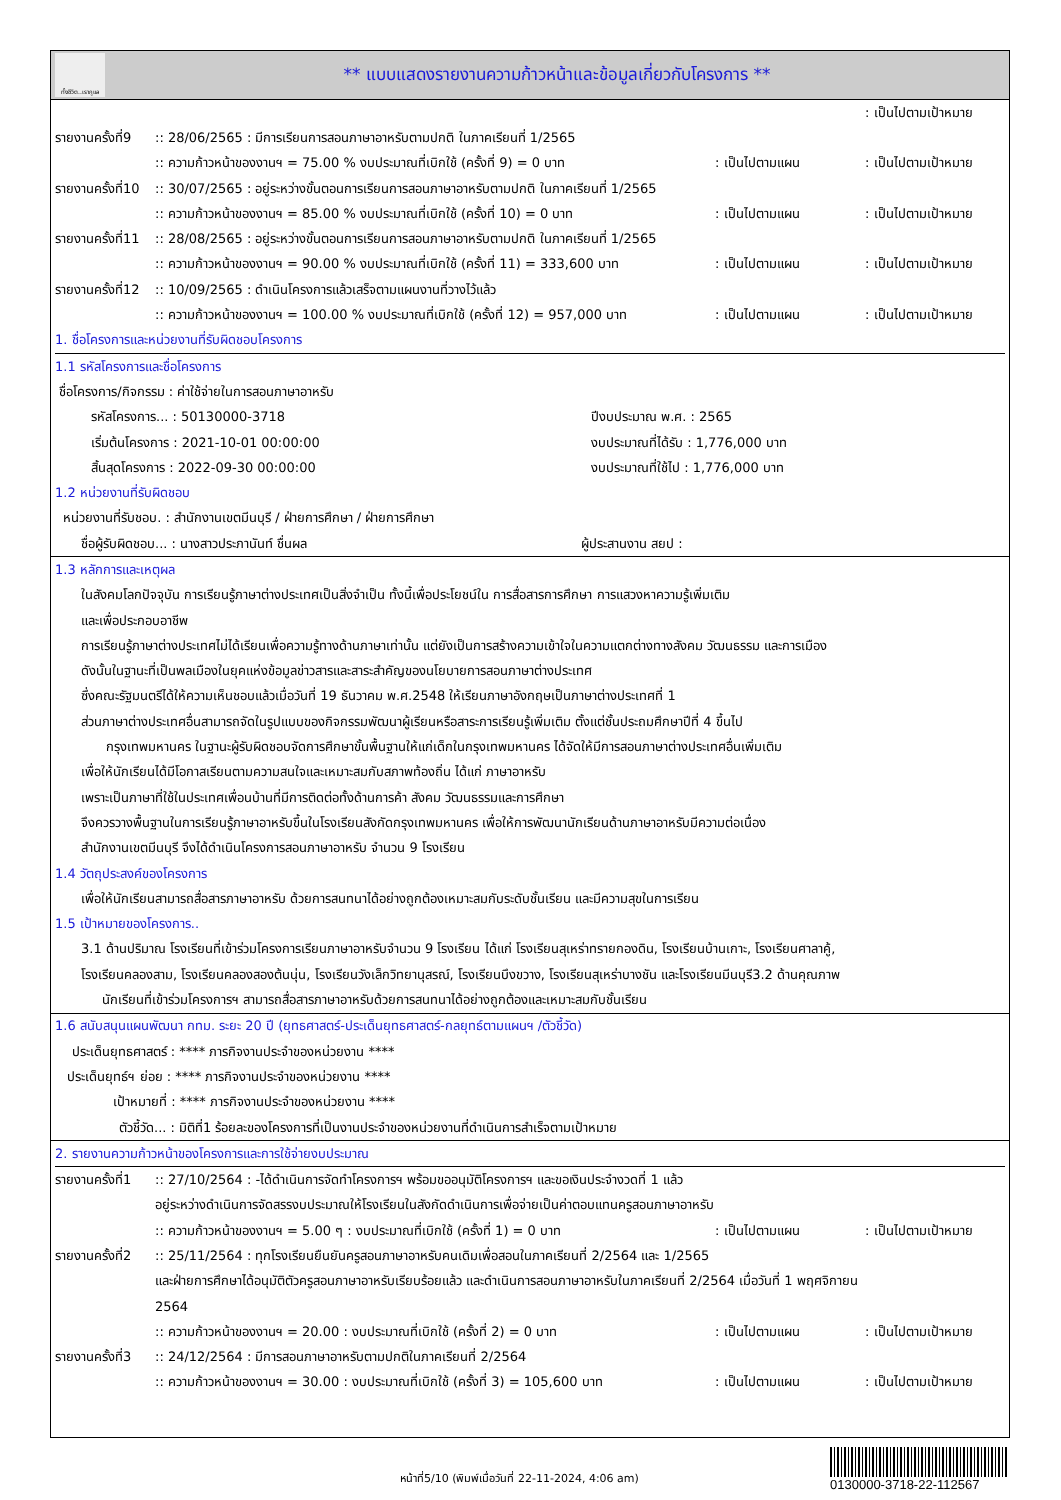ทั้งชีวิต..เรากูแล
** แบบแสดงรายงานความก้าวหน้าและข้อมูลเกี่ยวกับโครงการ **
: เป็นไปตามเป้าหมาย
รายงานครั้งที่9:: 28/06/2565 : มีการเรียนการสอนภาษาอาหรับตามปกติ ในภาคเรียนที่ 1/2565
:: ความก้าวหน้าของงานฯ = 75.00 % งบประมาณที่เบิกใช้ (ครั้งที่ 9) = 0 บาท: เป็นไปตามแผน: เป็นไปตามเป้าหมาย
รายงานครั้งที่10:: 30/07/2565 : อยู่ระหว่างขั้นตอนการเรียนการสอนภาษาอาหรับตามปกติ ในภาคเรียนที่ 1/2565
:: ความก้าวหน้าของงานฯ = 85.00 % งบประมาณที่เบิกใช้ (ครั้งที่ 10) = 0 บาท: เป็นไปตามแผน: เป็นไปตามเป้าหมาย
รายงานครั้งที่11:: 28/08/2565 : อยู่ระหว่างขั้นตอนการเรียนการสอนภาษาอาหรับตามปกติ ในภาคเรียนที่ 1/2565
:: ความก้าวหน้าของงานฯ = 90.00 % งบประมาณที่เบิกใช้ (ครั้งที่ 11) = 333,600 บาท: เป็นไปตามแผน: เป็นไปตามเป้าหมาย
รายงานครั้งที่12:: 10/09/2565 : ดำเนินโครงการแล้วเสร็จตามแผนงานที่วางไว้แล้ว
:: ความก้าวหน้าของงานฯ = 100.00 % งบประมาณที่เบิกใช้ (ครั้งที่ 12) = 957,000 บาท: เป็นไปตามแผน: เป็นไปตามเป้าหมาย
1. ชื่อโครงการและหน่วยงานที่รับผิดชอบโครงการ
1.1 รหัสโครงการและชื่อโครงการ
ชื่อโครงการ/กิจกรรม : ค่าใช้จ่ายในการสอนภาษาอาหรับ
รหัสโครงการ... : 50130000-3718 ปีงบประมาณ พ.ศ. : 2565
เริ่มต้นโครงการ : 2021-10-01 00:00:00 งบประมาณที่ได้รับ : 1,776,000 บาท
สิ้นสุดโครงการ : 2022-09-30 00:00:00 งบประมาณที่ใช้ไป : 1,776,000 บาท
1.2 หน่วยงานที่รับผิดชอบ
หน่วยงานที่รับชอบ. : สำนักงานเขตมีนบุรี / ฝ่ายการศึกษา / ฝ่ายการศึกษา
ชื่อผู้รับผิดชอบ... : นางสาวประภานันท์ ชื่นผล ผู้ประสานงาน สยป :
1.3 หลักการและเหตุผล
ในสังคมโลกปัจจุบัน การเรียนรู้ภาษาต่างประเทศเป็นสิ่งจำเป็น ทั้งนี้เพื่อประโยชน์ใน การสื่อสารการศึกษา การแสวงหาความรู้เพิ่มเติม
และเพื่อประกอบอาชีพ
การเรียนรู้ภาษาต่างประเทศไม่ได้เรียนเพื่อความรู้ทางด้านภาษาเท่านั้น แต่ยังเป็นการสร้างความเข้าใจในความแตกต่างทางสังคม วัฒนธรรม และการเมือง
ดังนั้นในฐานะที่เป็นพลเมืองในยุคแห่งข้อมูลข่าวสารและสาระสำคัญของนโยบายการสอนภาษาต่างประเทศ
ซึ่งคณะรัฐมนตรีได้ให้ความเห็นชอบแล้วเมื่อวันที่ 19 ธันวาคม พ.ศ.2548 ให้เรียนภาษาอังกฤษเป็นภาษาต่างประเทศที่ 1
ส่วนภาษาต่างประเทศอื่นสามารถจัดในรูปแบบของกิจกรรมพัฒนาผู้เรียนหรือสาระการเรียนรู้เพิ่มเติม ตั้งแต่ชั้นประถมศึกษาปีที่ 4 ขึ้นไป
กรุงเทพมหานคร ในฐานะผู้รับผิดชอบจัดการศึกษาขั้นพื้นฐานให้แก่เด็กในกรุงเทพมหานคร ได้จัดให้มีการสอนภาษาต่างประเทศอื่นเพิ่มเติม
เพื่อให้นักเรียนได้มีโอกาสเรียนตามความสนใจและเหมาะสมกับสภาพท้องถิ่น ได้แก่ ภาษาอาหรับ
เพราะเป็นภาษาที่ใช้ในประเทศเพื่อนบ้านที่มีการติดต่อทั้งด้านการค้า สังคม วัฒนธรรมและการศึกษา
จึงควรวางพื้นฐานในการเรียนรู้ภาษาอาหรับขึ้นในโรงเรียนสังกัดกรุงเทพมหานคร เพื่อให้การพัฒนานักเรียนด้านภาษาอาหรับมีความต่อเนื่อง
สำนักงานเขตมีนบุรี จึงได้ดำเนินโครงการสอนภาษาอาหรับ จำนวน 9 โรงเรียน
1.4 วัตถุประสงค์ของโครงการ
เพื่อให้นักเรียนสามารถสื่อสารภาษาอาหรับ ด้วยการสนทนาได้อย่างถูกต้องเหมาะสมกับระดับชั้นเรียน และมีความสุขในการเรียน
1.5 เป้าหมายของโครงการ..
3.1 ด้านปริมาณ โรงเรียนที่เข้าร่วมโครงการเรียนภาษาอาหรับจำนวน 9 โรงเรียน ได้แก่ โรงเรียนสุเหร่าทรายกองดิน, โรงเรียนบ้านเกาะ, โรงเรียนศาลาคู้,
โรงเรียนคลองสาม, โรงเรียนคลองสองต้นนุ่น, โรงเรียนวังเล็กวิทยานุสรณ์, โรงเรียนบึงขวาง, โรงเรียนสุเหร่าบางชัน และโรงเรียนมีนบุรี3.2 ด้านคุณภาพ
นักเรียนที่เข้าร่วมโครงการฯ สามารถสื่อสารภาษาอาหรับด้วยการสนทนาได้อย่างถูกต้องและเหมาะสมกับชั้นเรียน
1.6 สนับสนุนแผนพัฒนา กทม. ระยะ 20 ปี (ยุทธศาสตร์-ประเด็นยุทธศาสตร์-กลยุทธ์ตามแผนฯ /ตัวชี้วัด)
ประเด็นยุทธศาสตร์ : **** ภารกิจงานประจำของหน่วยงาน ****
ประเด็นยุทธ์ฯ ย่อย : **** ภารกิจงานประจำของหน่วยงาน ****
เป้าหมายที่ : **** ภารกิจงานประจำของหน่วยงาน ****
ตัวชี้วัด... : มิติที่1 ร้อยละของโครงการที่เป็นงานประจำของหน่วยงานที่ดำเนินการสำเร็จตามเป้าหมาย
2. รายงานความก้าวหน้าของโครงการและการใช้จ่ายงบประมาณ
รายงานครั้งที่1:: 27/10/2564 : -ได้ดำเนินการจัดทำโครงการฯ พร้อมขออนุมัติโครงการฯ และขอเงินประจำงวดที่ 1 แล้ว
อยู่ระหว่างดำเนินการจัดสรรงบประมาณให้โรงเรียนในสังกัดดำเนินการเพื่อจ่ายเป็นค่าตอบแทนครูสอนภาษาอาหรับ
:: ความก้าวหน้าของงานฯ = 5.00 ๆ : งบประมาณที่เบิกใช้ (ครั้งที่ 1) = 0 บาท: เป็นไปตามแผน: เป็นไปตามเป้าหมาย
รายงานครั้งที่2:: 25/11/2564 : ทุกโรงเรียนยืนยันครูสอนภาษาอาหรับคนเดิมเพื่อสอนในภาคเรียนที่ 2/2564 และ 1/2565
และฝ่ายการศึกษาได้อนุมัติตัวครูสอนภาษาอาหรับเรียบร้อยแล้ว และดำเนินการสอนภาษาอาหรับในภาคเรียนที่ 2/2564 เมื่อวันที่ 1 พฤศจิกายน
2564
:: ความก้าวหน้าของงานฯ = 20.00 : งบประมาณที่เบิกใช้ (ครั้งที่ 2) = 0 บาท: เป็นไปตามแผน: เป็นไปตามเป้าหมาย
รายงานครั้งที่3:: 24/12/2564 : มีการสอนภาษาอาหรับตามปกติในภาคเรียนที่ 2/2564
:: ความก้าวหน้าของงานฯ = 30.00 : งบประมาณที่เบิกใช้ (ครั้งที่ 3) = 105,600 บาท: เป็นไปตามแผน: เป็นไปตามเป้าหมาย
หน้าที่5/10 (พิมพ์เมื่อวันที่ 22-11-2024, 4:06 am)
0130000-3718-22-112567